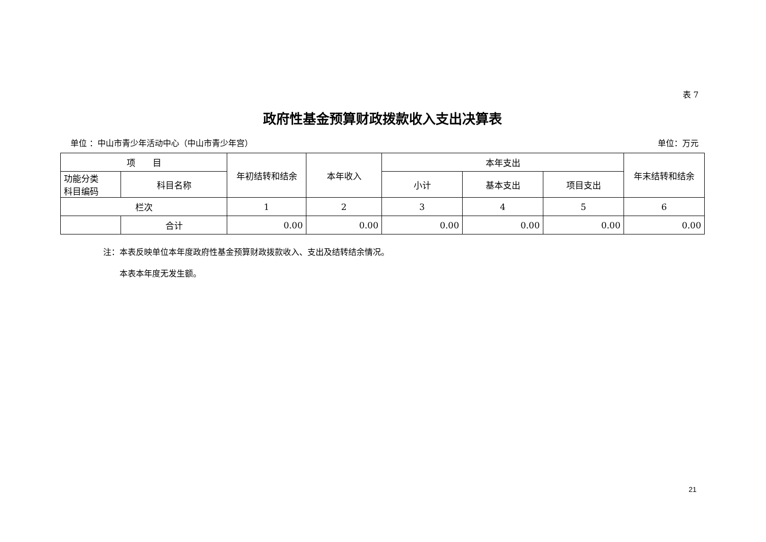表 7
政府性基金预算财政拨款收入支出决算表
单位 ：中山市青少年活动中心（中山市青少年宫） 单位：万元
| 项 目 | | 年初结转和结余 | 本年收入 | 本年支出 | | | 年末结转和结余 |
| --- | --- | --- | --- | --- | --- | --- | --- |
| 功能分类 科目编码 | 科目名称 | | | 小计 | 基本支出 | 项目支出 | |
| 栏次 | | 1 | 2 | 3 | 4 | 5 | 6 |
| | 合计 | 0.00 | 0.00 | 0.00 | 0.00 | 0.00 | 0.00 |
注：本表反映单位本年度政府性基金预算财政拨款收入、支出及结转结余情况。
　　本表本年度无发生额。
21